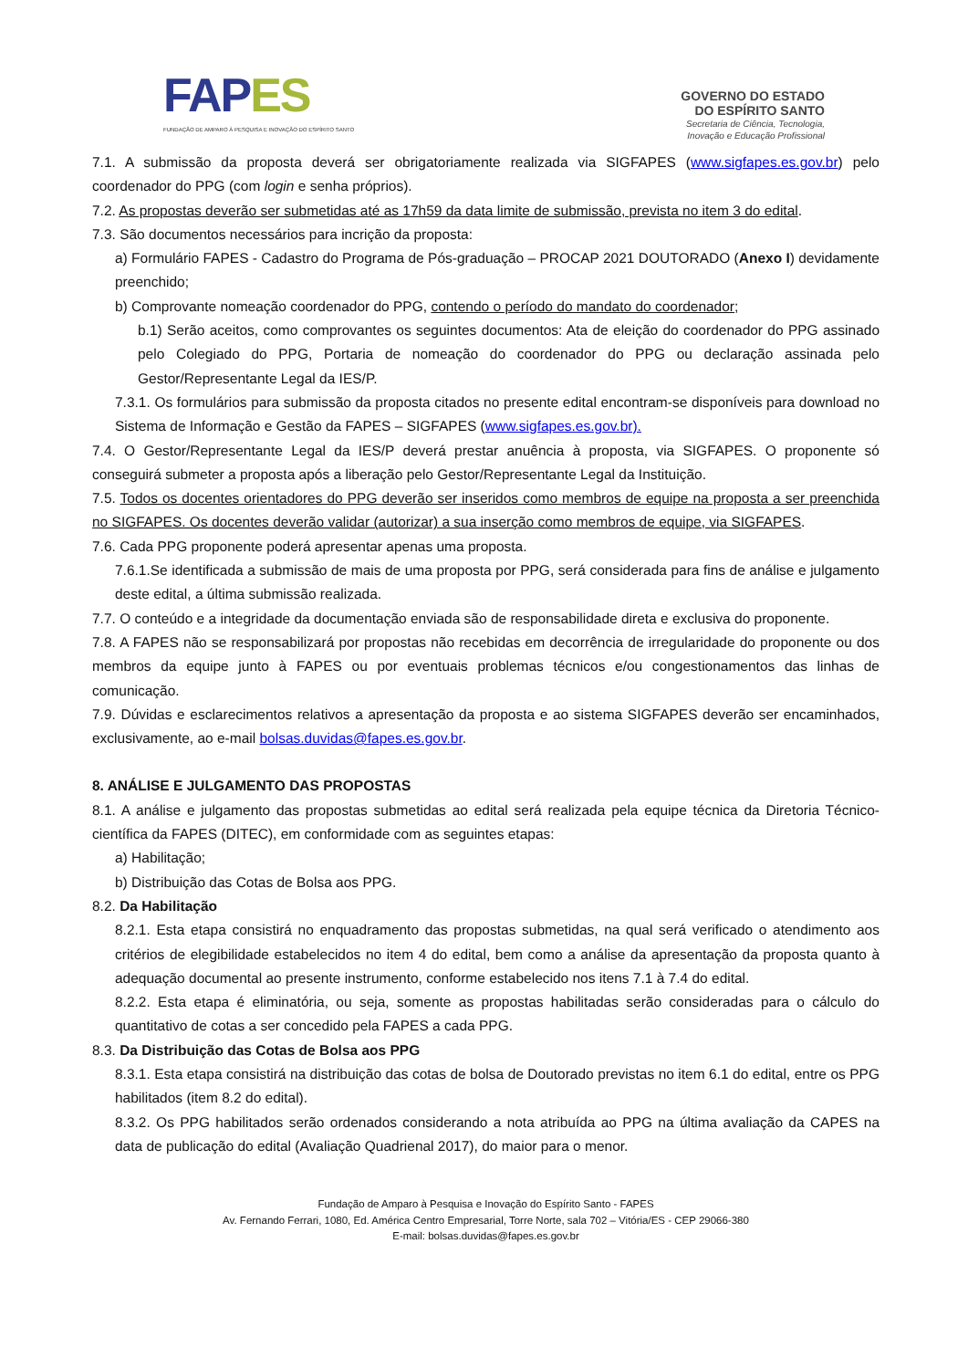FAPES
FUNDAÇÃO DE AMPARO À PESQUISA E INOVAÇÃO DO ESPÍRITO SANTO
GOVERNO DO ESTADO
DO ESPÍRITO SANTO
Secretaria de Ciência, Tecnologia,
Inovação e Educação Profissional
7.1. A submissão da proposta deverá ser obrigatoriamente realizada via SIGFAPES (www.sigfapes.es.gov.br) pelo coordenador do PPG (com login e senha próprios).
7.2. As propostas deverão ser submetidas até as 17h59 da data limite de submissão, prevista no item 3 do edital.
7.3. São documentos necessários para incrição da proposta:
a) Formulário FAPES - Cadastro do Programa de Pós-graduação – PROCAP 2021 DOUTORADO (Anexo I) devidamente preenchido;
b) Comprovante nomeação coordenador do PPG, contendo o período do mandato do coordenador;
b.1) Serão aceitos, como comprovantes os seguintes documentos: Ata de eleição do coordenador do PPG assinado pelo Colegiado do PPG, Portaria de nomeação do coordenador do PPG ou declaração assinada pelo Gestor/Representante Legal da IES/P.
7.3.1. Os formulários para submissão da proposta citados no presente edital encontram-se disponíveis para download no Sistema de Informação e Gestão da FAPES – SIGFAPES (www.sigfapes.es.gov.br).
7.4. O Gestor/Representante Legal da IES/P deverá prestar anuência à proposta, via SIGFAPES. O proponente só conseguirá submeter a proposta após a liberação pelo Gestor/Representante Legal da Instituição.
7.5. Todos os docentes orientadores do PPG deverão ser inseridos como membros de equipe na proposta a ser preenchida no SIGFAPES. Os docentes deverão validar (autorizar) a sua inserção como membros de equipe, via SIGFAPES.
7.6. Cada PPG proponente poderá apresentar apenas uma proposta.
7.6.1.Se identificada a submissão de mais de uma proposta por PPG, será considerada para fins de análise e julgamento deste edital, a última submissão realizada.
7.7. O conteúdo e a integridade da documentação enviada são de responsabilidade direta e exclusiva do proponente.
7.8. A FAPES não se responsabilizará por propostas não recebidas em decorrência de irregularidade do proponente ou dos membros da equipe junto à FAPES ou por eventuais problemas técnicos e/ou congestionamentos das linhas de comunicação.
7.9. Dúvidas e esclarecimentos relativos a apresentação da proposta e ao sistema SIGFAPES deverão ser encaminhados, exclusivamente, ao e-mail bolsas.duvidas@fapes.es.gov.br.
8. ANÁLISE E JULGAMENTO DAS PROPOSTAS
8.1. A análise e julgamento das propostas submetidas ao edital será realizada pela equipe técnica da Diretoria Técnico-científica da FAPES (DITEC), em conformidade com as seguintes etapas:
a) Habilitação;
b) Distribuição das Cotas de Bolsa aos PPG.
8.2. Da Habilitação
8.2.1. Esta etapa consistirá no enquadramento das propostas submetidas, na qual será verificado o atendimento aos critérios de elegibilidade estabelecidos no item 4 do edital, bem como a análise da apresentação da proposta quanto à adequação documental ao presente instrumento, conforme estabelecido nos itens 7.1 à 7.4 do edital.
8.2.2. Esta etapa é eliminatória, ou seja, somente as propostas habilitadas serão consideradas para o cálculo do quantitativo de cotas a ser concedido pela FAPES a cada PPG.
8.3. Da Distribuição das Cotas de Bolsa aos PPG
8.3.1. Esta etapa consistirá na distribuição das cotas de bolsa de Doutorado previstas no item 6.1 do edital, entre os PPG habilitados (item 8.2 do edital).
8.3.2. Os PPG habilitados serão ordenados considerando a nota atribuída ao PPG na última avaliação da CAPES na data de publicação do edital (Avaliação Quadrienal 2017), do maior para o menor.
Fundação de Amparo à Pesquisa e Inovação do Espírito Santo - FAPES
Av. Fernando Ferrari, 1080, Ed. América Centro Empresarial, Torre Norte, sala 702 – Vitória/ES - CEP 29066-380
E-mail: bolsas.duvidas@fapes.es.gov.br